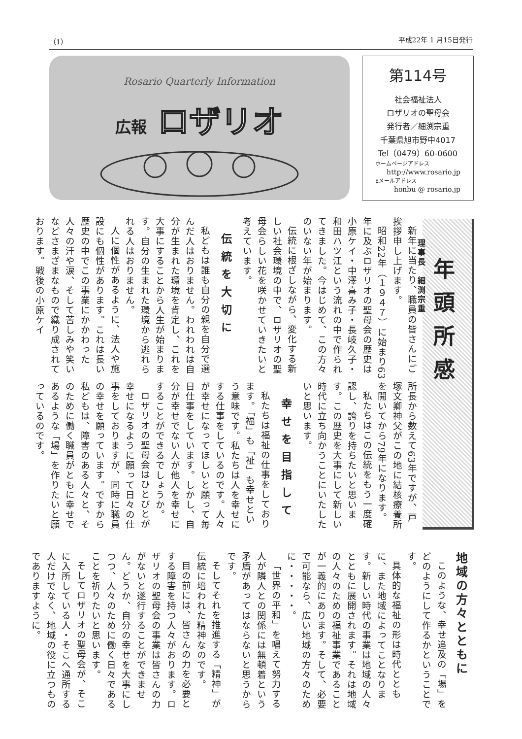（1） 平成22年 1 月15日発行
Rosario Quarterly Information
広報 ロザリオ
第114号
社会福祉法人
ロザリオの聖母会
発行者／細渕宗重
千葉県旭市野中4017
Tel（0479）60-0600
ホームページアドレス
http://www.rosario.jp
Eメールアドレス
honbu @ rosario.jp
年頭所感
理事長　細渕宗重
新年に当たり、職員の皆さんにご挨拶申し上げます。
昭和22年（１９４７）に始まり63年に及ぶロザリオの聖母会の歴史は小原ケイ・中澤喜み子・長岐久子・和田ハツ江という流れの中で作られてきました。今はじめて、この方々のいない年が始まります。
伝統に根ざしながら、変化する新しい社会環境の中で、ロザリオの聖母会らしい花を咲かせていきたいと考えています。
伝統を大切に
私どもは誰も自分の親を自分で選んだ人はおりません。われわれは自分が生まれた環境を肯定し、これを大事にすることから人生が始まります。自分の生まれた環境から逃れられる人はおりません。
人に個性があるように、法人や施設にも個性があります。これは長い歴史の中でこの事業にかかわった人々の汗や涙、そして苦しみや笑いなどさまざまなもので織り成されております。戦後の小原ケイ
所長から数えて63年ですが、戸塚文卿神父がこの地に結核療養所を開いてから79年になります。
私たちはこの伝統をもう一度確認し、誇りを持ちたいと思います。この歴史を大事にして新しい時代に立ち向かうことにいたしたいと思います。
幸せを目指して
私たちは福祉の仕事をしております。「福」も「祉」も幸せという意味です。私たちは人を幸せにする仕事をしているのです。人々が幸せになってほしいと願って毎日仕事をしています。しかし、自分が幸せでない人が他人を幸せにすることができるでしょうか。
ロザリオの聖母会はひとびとが幸せになるように願って日々の仕事をしておりますが、同時に職員の幸せを願っています。ですから私どもは、障害のある人々と、そのために働く職員がともに幸せであるような「場」を作りたいと願っているのです。
地域の方々とともに
このような、幸せ追及の「場」をどのようにして作るかということです。
具体的な福祉の形は時代とともに、また地域によってことなります。新しい時代の事業は地域の人々とともに展開されます。それは地域の人々のための福祉事業であることが一義的にあります。そして、必要で可能なら、広い地域の方々のために・・・・・。
「世界の平和」を唱えて努力する人が隣人との関係には無頓着という矛盾があってはならないと思うからです。
そしてそれを推進する「精神」が伝統に培われた精神なのです。
目の前には、皆さんの力を必要とする障害を持つ人々がおります。ロザリオの聖母会の事業は皆さんの力がないと遂行することができません。どうか、自分の幸せを大事にしつつ、人々のために働く日々であることを祈りたいと思います。
そしてロザリオの聖母会が、そこに入所している人・そこへ通所する人だけでなく、地域の役に立つものでありますように。